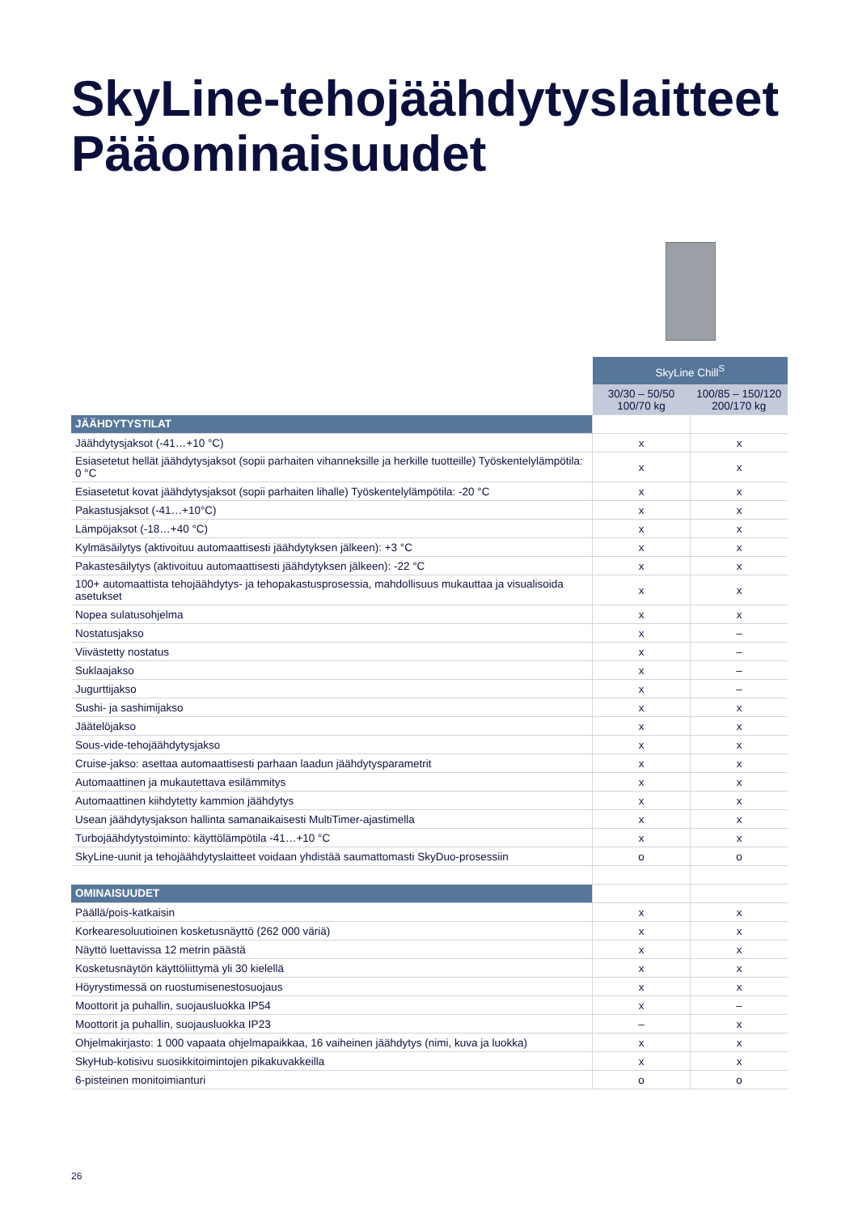SkyLine-tehojäähdytyslaitteet
Pääominaisuudet
| | SkyLine Chill<sup>S</sup> | |
| | 30/30 – 50/50 100/70 kg | 100/85 – 150/120 200/170 kg |
| JÄÄHDYTYSTILAT | | |
| Jäähdytysjaksot (-41…+10 °C) | x | x |
| Esiasetetut hellät jäähdytysjaksot (sopii parhaiten vihanneksille ja herkille tuotteille) Työskentelylämpötila: 0 °C | x | x |
| Esiasetetut kovat jäähdytysjaksot (sopii parhaiten lihalle) Työskentelylämpötila: -20 °C | x | x |
| Pakastusjaksot (-41…+10°C) | x | x |
| Lämpöjaksot (-18…+40 °C) | x | x |
| Kylmäsäilytys (aktivoituu automaattisesti jäähdytyksen jälkeen): +3 °C | x | x |
| Pakastesäilytys (aktivoituu automaattisesti jäähdytyksen jälkeen): -22 °C | x | x |
| 100+ automaattista tehojäähdytys- ja tehopakastusprosessia, mahdollisuus mukauttaa ja visualisoida asetukset | x | x |
| Nopea sulatusohjelma | x | x |
| Nostatusjakso | x | – |
| Viivästetty nostatus | x | – |
| Suklaajakso | x | – |
| Jugurttijakso | x | – |
| Sushi- ja sashimijakso | x | x |
| Jäätelöjakso | x | x |
| Sous-vide-tehojäähdytysjakso | x | x |
| Cruise-jakso: asettaa automaattisesti parhaan laadun jäähdytysparametrit | x | x |
| Automaattinen ja mukautettava esilämmitys | x | x |
| Automaattinen kiihdytetty kammion jäähdytys | x | x |
| Usean jäähdytysjakson hallinta samanaikaisesti MultiTimer-ajastimella | x | x |
| Turbojäähdytystoiminto: käyttölämpötila -41…+10 °C | x | x |
| SkyLine-uunit ja tehojäähdytyslaitteet voidaan yhdistää saumattomasti SkyDuo-prosessiin | o | o |
| OMINAISUUDET | | |
| Päällä/pois-katkaisin | x | x |
| Korkearesoluutioinen kosketusnäyttö (262 000 väriä) | x | x |
| Näyttö luettavissa 12 metrin päästä | x | x |
| Kosketusnäytön käyttöliittymä yli 30 kielellä | x | x |
| Höyrystimessä on ruostumisenestosuojaus | x | x |
| Moottorit ja puhallin, suojausluokka IP54 | x | – |
| Moottorit ja puhallin, suojausluokka IP23 | – | x |
| Ohjelmakirjasto: 1 000 vapaata ohjelmapaikkaa, 16 vaiheinen jäähdytys (nimi, kuva ja luokka) | x | x |
| SkyHub-kotisivu suosikkitoimintojen pikakuvakkeilla | x | x |
| 6-pisteinen monitoimianturi | o | o |
26